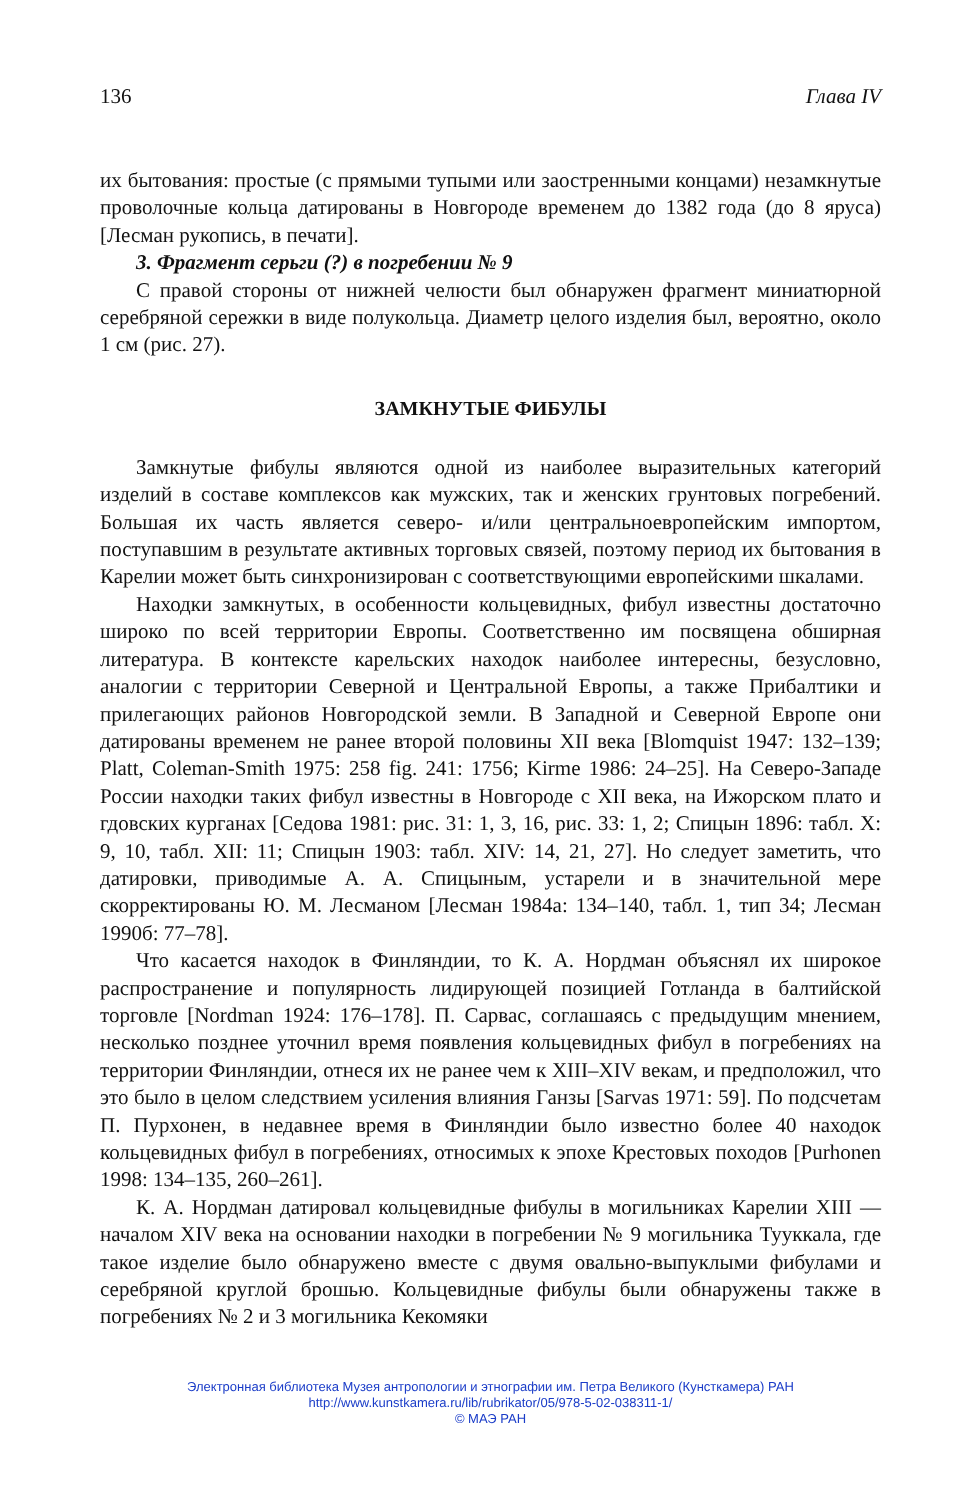136 Глава IV
их бытования: простые (с прямыми тупыми или заостренными концами) незамкнутые проволочные кольца датированы в Новгороде временем до 1382 года (до 8 яруса) [Лесман рукопись, в печати].
3. Фрагмент серьги (?) в погребении № 9
С правой стороны от нижней челюсти был обнаружен фрагмент миниатюрной серебряной сережки в виде полукольца. Диаметр целого изделия был, вероятно, около 1 см (рис. 27).
ЗАМКНУТЫЕ ФИБУЛЫ
Замкнутые фибулы являются одной из наиболее выразительных категорий изделий в составе комплексов как мужских, так и женских грунтовых погребений. Большая их часть является северо- и/или центральноевропейским импортом, поступавшим в результате активных торговых связей, поэтому период их бытования в Карелии может быть синхронизирован с соответствующими европейскими шкалами.
Находки замкнутых, в особенности кольцевидных, фибул известны достаточно широко по всей территории Европы. Соответственно им посвящена обширная литература. В контексте карельских находок наиболее интересны, безусловно, аналогии с территории Северной и Центральной Европы, а также Прибалтики и прилегающих районов Новгородской земли. В Западной и Северной Европе они датированы временем не ранее второй половины XII века [Blomquist 1947: 132–139; Platt, Coleman-Smith 1975: 258 fig. 241: 1756; Kirme 1986: 24–25]. На Северо-Западе России находки таких фибул известны в Новгороде с XII века, на Ижорском плато и гдовских курганах [Седова 1981: рис. 31: 1, 3, 16, рис. 33: 1, 2; Спицын 1896: табл. X: 9, 10, табл. XII: 11; Спицын 1903: табл. XIV: 14, 21, 27]. Но следует заметить, что датировки, приводимые А. А. Спицыным, устарели и в значительной мере скорректированы Ю. М. Лесманом [Лесман 1984а: 134–140, табл. 1, тип 34; Лесман 1990б: 77–78].
Что касается находок в Финляндии, то К. А. Нордман объяснял их широкое распространение и популярность лидирующей позицией Готланда в балтийской торговле [Nordman 1924: 176–178]. П. Сарвас, соглашаясь с предыдущим мнением, несколько позднее уточнил время появления кольцевидных фибул в погребениях на территории Финляндии, отнеся их не ранее чем к XIII–XIV векам, и предположил, что это было в целом следствием усиления влияния Ганзы [Sarvas 1971: 59]. По подсчетам П. Пурхонен, в недавнее время в Финляндии было известно более 40 находок кольцевидных фибул в погребениях, относимых к эпохе Крестовых походов [Purhonen 1998: 134–135, 260–261].
К. А. Нордман датировал кольцевидные фибулы в могильниках Карелии XIII — началом XIV века на основании находки в погребении № 9 могильника Тууккала, где такое изделие было обнаружено вместе с двумя овально-выпуклыми фибулами и серебряной круглой брошью. Кольцевидные фибулы были обнаружены также в погребениях № 2 и 3 могильника Кекомяки
Электронная библиотека Музея антропологии и этнографии им. Петра Великого (Кунсткамера) РАН
http://www.kunstkamera.ru/lib/rubrikator/05/978-5-02-038311-1/
© МАЭ РАН